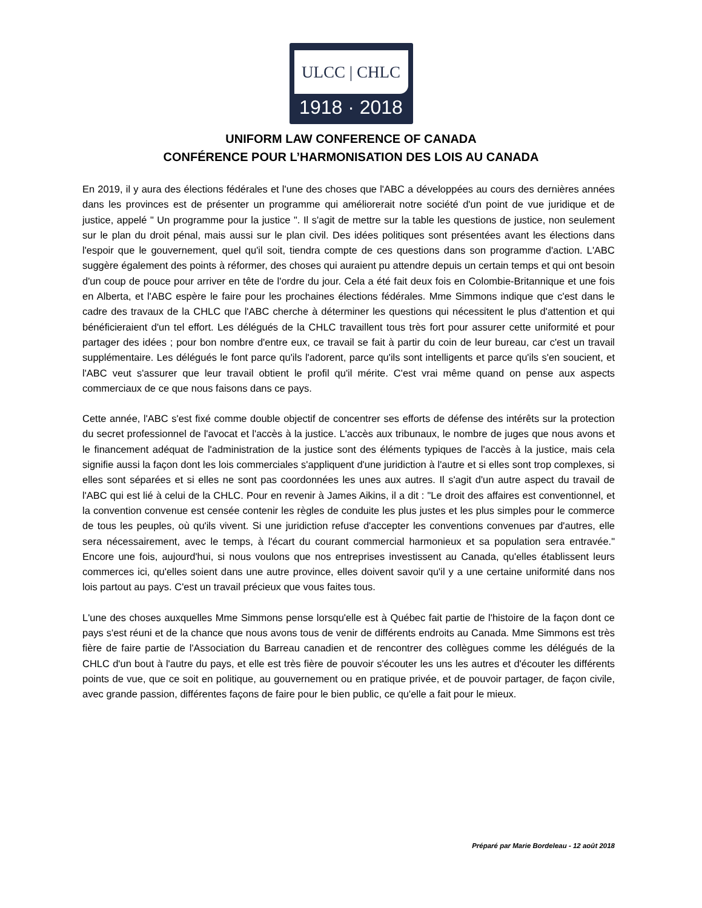ULCC | CHLC
1918 · 2018
UNIFORM LAW CONFERENCE OF CANADA
CONFÉRENCE POUR L’HARMONISATION DES LOIS AU CANADA
En 2019, il y aura des élections fédérales et l'une des choses que l'ABC a développées au cours des dernières années dans les provinces est de présenter un programme qui améliorerait notre société d'un point de vue juridique et de justice, appelé " Un programme pour la justice ". Il s'agit de mettre sur la table les questions de justice, non seulement sur le plan du droit pénal, mais aussi sur le plan civil. Des idées politiques sont présentées avant les élections dans l'espoir que le gouvernement, quel qu'il soit, tiendra compte de ces questions dans son programme d'action. L'ABC suggère également des points à réformer, des choses qui auraient pu attendre depuis un certain temps et qui ont besoin d'un coup de pouce pour arriver en tête de l'ordre du jour. Cela a été fait deux fois en Colombie-Britannique et une fois en Alberta, et l'ABC espère le faire pour les prochaines élections fédérales. Mme Simmons indique que c'est dans le cadre des travaux de la CHLC que l'ABC cherche à déterminer les questions qui nécessitent le plus d'attention et qui bénéficieraient d'un tel effort. Les délégués de la CHLC travaillent tous très fort pour assurer cette uniformité et pour partager des idées ; pour bon nombre d'entre eux, ce travail se fait à partir du coin de leur bureau, car c'est un travail supplémentaire. Les délégués le font parce qu'ils l'adorent, parce qu'ils sont intelligents et parce qu'ils s'en soucient, et l'ABC veut s'assurer que leur travail obtient le profil qu'il mérite. C'est vrai même quand on pense aux aspects commerciaux de ce que nous faisons dans ce pays.
Cette année, l'ABC s'est fixé comme double objectif de concentrer ses efforts de défense des intérêts sur la protection du secret professionnel de l'avocat et l'accès à la justice. L'accès aux tribunaux, le nombre de juges que nous avons et le financement adéquat de l'administration de la justice sont des éléments typiques de l'accès à la justice, mais cela signifie aussi la façon dont les lois commerciales s'appliquent d'une juridiction à l'autre et si elles sont trop complexes, si elles sont séparées et si elles ne sont pas coordonnées les unes aux autres. Il s'agit d'un autre aspect du travail de l'ABC qui est lié à celui de la CHLC. Pour en revenir à James Aikins, il a dit : "Le droit des affaires est conventionnel, et la convention convenue est censée contenir les règles de conduite les plus justes et les plus simples pour le commerce de tous les peuples, où qu'ils vivent. Si une juridiction refuse d'accepter les conventions convenues par d'autres, elle sera nécessairement, avec le temps, à l'écart du courant commercial harmonieux et sa population sera entravée." Encore une fois, aujourd'hui, si nous voulons que nos entreprises investissent au Canada, qu'elles établissent leurs commerces ici, qu'elles soient dans une autre province, elles doivent savoir qu'il y a une certaine uniformité dans nos lois partout au pays. C'est un travail précieux que vous faites tous.
L'une des choses auxquelles Mme Simmons pense lorsqu'elle est à Québec fait partie de l'histoire de la façon dont ce pays s'est réuni et de la chance que nous avons tous de venir de différents endroits au Canada. Mme Simmons est très fière de faire partie de l'Association du Barreau canadien et de rencontrer des collègues comme les délégués de la CHLC d'un bout à l'autre du pays, et elle est très fière de pouvoir s'écouter les uns les autres et d'écouter les différents points de vue, que ce soit en politique, au gouvernement ou en pratique privée, et de pouvoir partager, de façon civile, avec grande passion, différentes façons de faire pour le bien public, ce qu'elle a fait pour le mieux.
Préparé par Marie Bordeleau - 12 août 2018